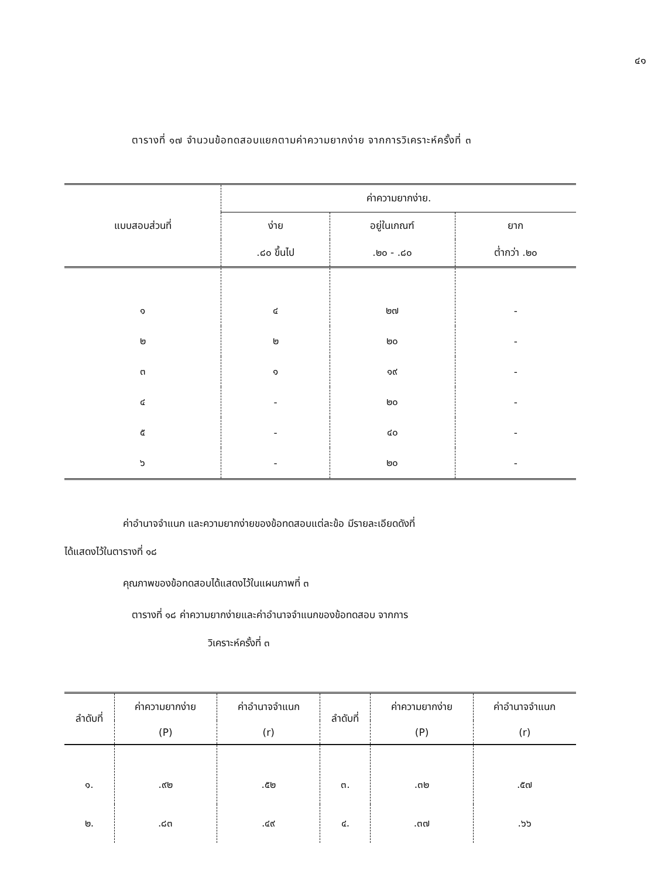๔๑
ตารางที่ ๑๗ จำนวนข้อทดสอบแยกตามค่าความยากง่าย จากการวิเคราะห์ครั้งที่ ๓
| แบบสอบส่วนที่ | ค่าความยากง่าย. | | |
| --- | --- | --- | --- |
| | ง่าย | อยู่ในเกณฑ์ | ยาก |
| | .๘๐ ขึ้นไป | .๒๐ - .๘๐ | ต่ำกว่า .๒๐ |
| ๑ | ๔ | ๒๗ | - |
| ๒ | ๒ | ๒๐ | - |
| ๓ | ๑ | ๑๙ | - |
| ๔ | - | ๒๐ | - |
| ๕ | - | ๔๐ | - |
| ๖ | - | ๒๐ | - |
ค่าอำนาจจำแนก และความยากง่ายของข้อทดสอบแต่ละข้อ มีรายละเอียดดังที่
ได้แสดงไว้ในตารางที่ ๑๘
คุณภาพของข้อทดสอบได้แสดงไว้ในแผนภาพที่ ๓
ตารางที่ ๑๘ ค่าความยากง่ายและค่าอำนาจจำแนกของข้อทดสอบ จากการ
วิเคราะห์ครั้งที่ ๓
| ลำดับที่ | ค่าความยากง่าย | ค่าอำนาจจำแนก | ลำดับที่ | ค่าความยากง่าย | ค่าอำนาจจำแนก |
| --- | --- | --- | --- | --- | --- |
| | (P) | (r) | | (P) | (r) |
| ๑. | .๙๒ | .๕๒ | ๓. | .๓๒ | .๕๗ |
| ๒. | .๘๓ | .๔๙ | ๔. | .๓๗ | .๖๖ |